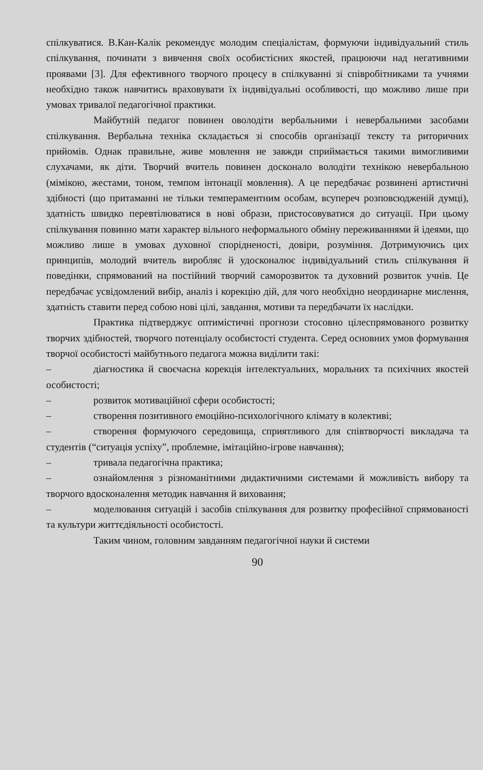спілкуватися. В.Кан-Калік рекомендує молодим спеціалістам, формуючи індивідуальний стиль спілкування, починати з вивчення своїх особистісних якостей, працюючи над негативними проявами [3]. Для ефективного творчого процесу в спілкуванні зі співробітниками та учнями необхідно також навчитись враховувати їх індивідуальні особливості, що можливо лише при умовах тривалої педагогічної практики.
Майбутній педагог повинен оволодіти вербальними і невербальними засобами спілкування. Вербальна техніка складається зі способів організації тексту та риторичних прийомів. Однак правильне, живе мовлення не завжди сприймається такими вимогливими слухачами, як діти. Творчий вчитель повинен досконало володіти технікою невербальною (мімікою, жестами, тоном, темпом інтонації мовлення). А це передбачає розвинені артистичні здібності (що притаманні не тільки темпераментним особам, всупереч розповсюдженій думці), здатність швидко перевтілюватися в нові образи, пристосовуватися до ситуації. При цьому спілкування повинно мати характер вільного неформального обміну переживаннями й ідеями, що можливо лише в умовах духовної спорідненості, довіри, розуміння. Дотримуючись цих принципів, молодий вчитель виробляє й удосконалює індивідуальний стиль спілкування й поведінки, спрямований на постійний творчий саморозвиток та духовний розвиток учнів. Це передбачає усвідомлений вибір, аналіз і корекцію дій, для чого необхідно неординарне мислення, здатність ставити перед собою нові цілі, завдання, мотиви та передбачати їх наслідки.
Практика підтверджує оптимістичні прогнози стосовно цілеспрямованого розвитку творчих здібностей, творчого потенціалу особистості студента. Серед основних умов формування творчої особистості майбутнього педагога можна виділити такі:
– діагностика й своєчасна корекція інтелектуальних, моральних та психічних якостей особистості;
– розвиток мотиваційної сфери особистості;
– створення позитивного емоційно-психологічного клімату в колективі;
– створення формуючого середовища, сприятливого для співтворчості викладача та студентів (“ситуація успіху”, проблемне, імітаційно-ігрове навчання);
– тривала педагогічна практика;
– ознайомлення з різноманітними дидактичними системами й можливість вибору та творчого вдосконалення методик навчання й виховання;
– моделювання ситуацій і засобів спілкування для розвитку професійної спрямованості та культури життєдіяльності особистості.
Таким чином, головним завданням педагогічної науки й системи
90